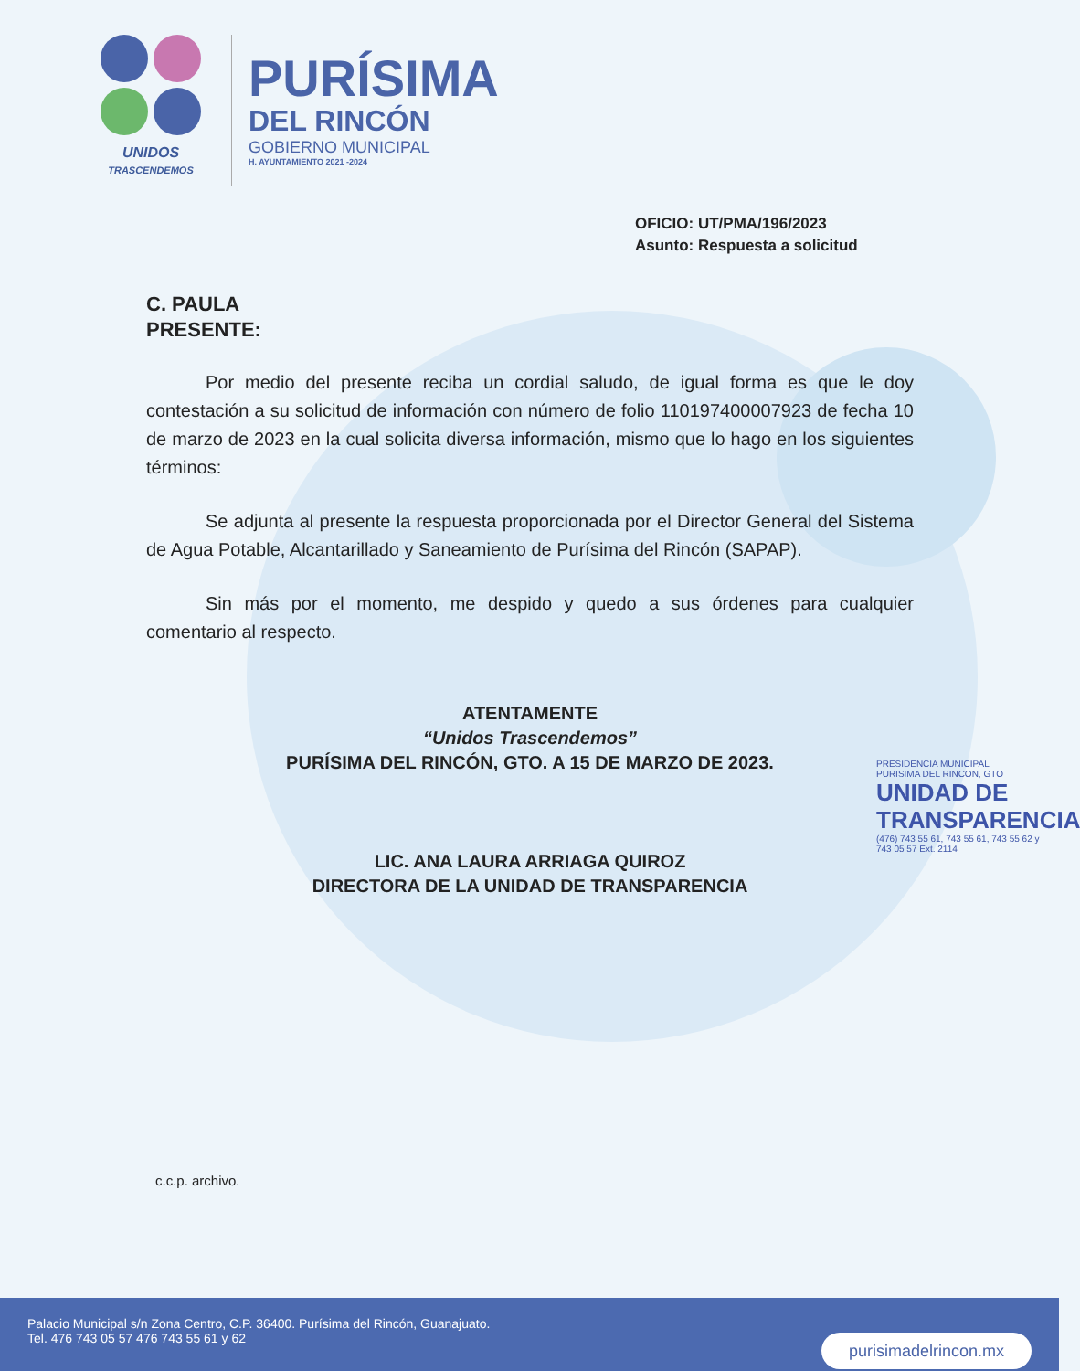UNIDOS
TRASCENDEMOS
PURÍSIMA
DEL RINCÓN
GOBIERNO MUNICIPAL
H. AYUNTAMIENTO 2021 -2024
OFICIO: UT/PMA/196/2023
Asunto: Respuesta a solicitud
C. PAULA
PRESENTE:
Por medio del presente reciba un cordial saludo, de igual forma es que le doy contestación a su solicitud de información con número de folio 110197400007923 de fecha 10 de marzo de 2023 en la cual solicita diversa información, mismo que lo hago en los siguientes términos:
Se adjunta al presente la respuesta proporcionada por el Director General del Sistema de Agua Potable, Alcantarillado y Saneamiento de Purísima del Rincón (SAPAP).
Sin más por el momento, me despido y quedo a sus órdenes para cualquier comentario al respecto.
ATENTAMENTE
“Unidos Trascendemos”
PURÍSIMA DEL RINCÓN, GTO. A 15 DE MARZO DE 2023.
LIC. ANA LAURA ARRIAGA QUIROZ
DIRECTORA DE LA UNIDAD DE TRANSPARENCIA
PRESIDENCIA MUNICIPAL
PURISIMA DEL RINCON, GTO
UNIDAD DE
TRANSPARENCIA
(476) 743 55 61, 743 55 61, 743 55 62 y 743 05 57 Ext. 2114
c.c.p. archivo.
Palacio Municipal s/n Zona Centro, C.P. 36400. Purísima del Rincón, Guanajuato.
Tel. 476 743 05 57 476 743 55 61 y 62
purisimadelrincon.mx